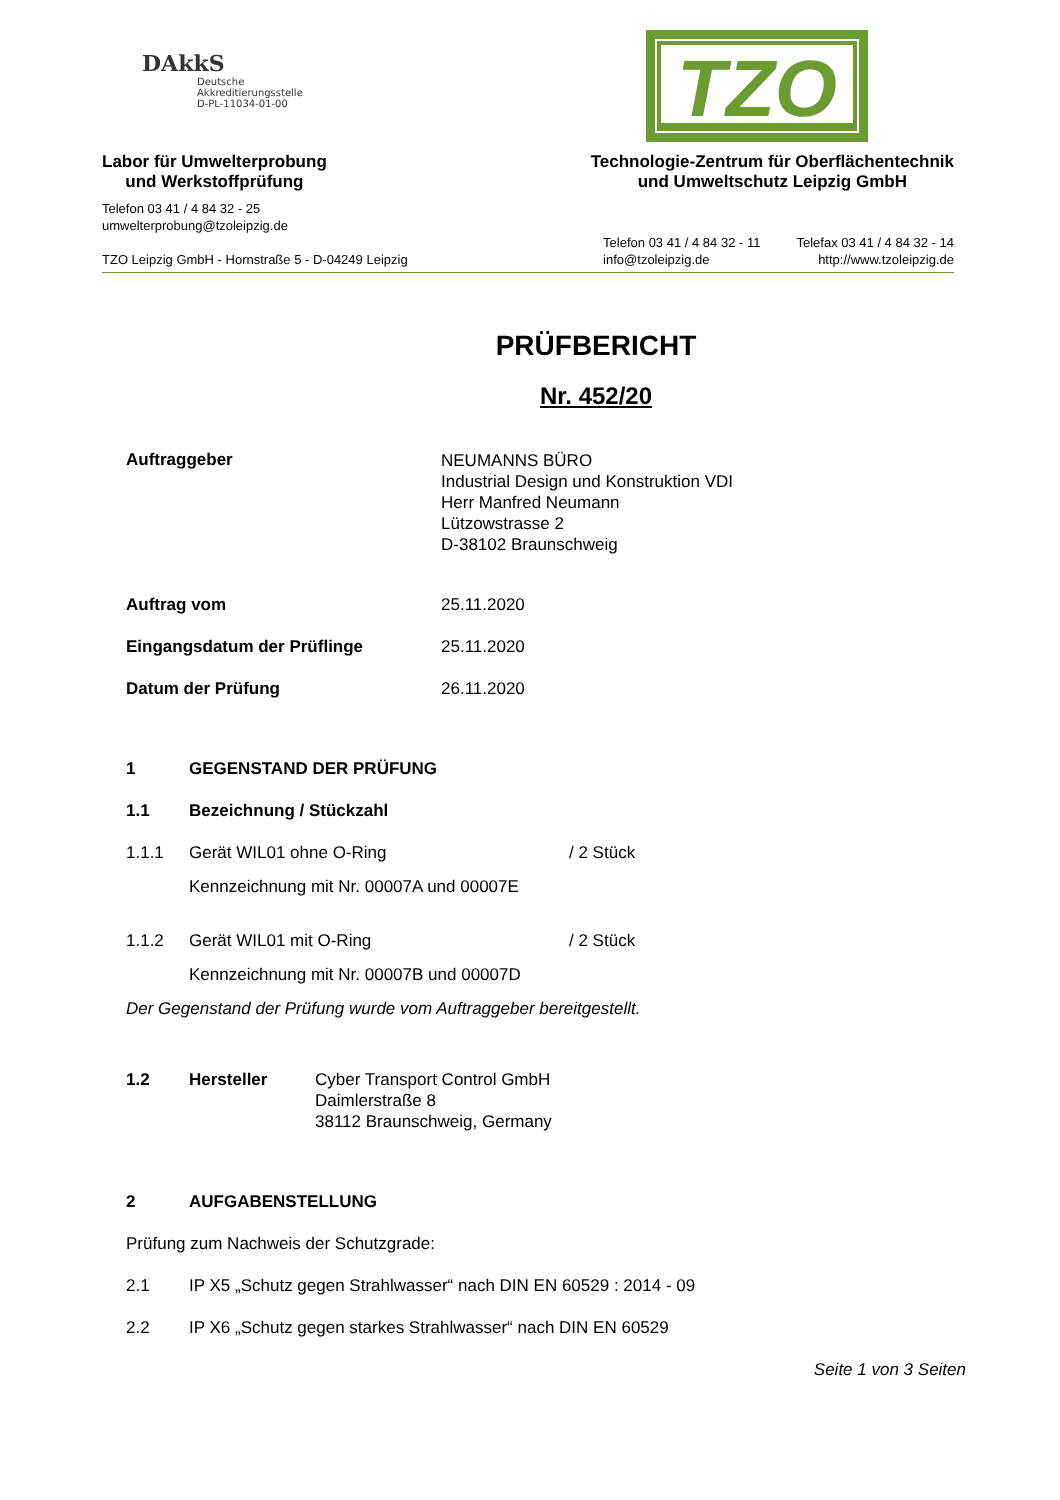DAkkS
Deutsche
Akkreditierungsstelle
D-PL-11034-01-00
TZO
Labor für Umwelterprobung
und Werkstoffprüfung
Technologie-Zentrum für Oberflächentechnik
und Umweltschutz Leipzig GmbH
Telefon 03 41 / 4 84 32 - 25
umwelterprobung@tzoleipzig.de
TZO Leipzig GmbH - Hornstraße 5 - D-04249 Leipzig
Telefon 03 41 / 4 84 32 - 11
info@tzoleipzig.de
Telefax 03 41 / 4 84 32 - 14
http://www.tzoleipzig.de
PRÜFBERICHT
Nr. 452/20
Auftraggeber
NEUMANNS BÜRO
Industrial Design und Konstruktion VDI
Herr Manfred Neumann
Lützowstrasse 2
D-38102 Braunschweig
Auftrag vom 25.11.2020
Eingangsdatum der Prüflinge 25.11.2020
Datum der Prüfung 26.11.2020
1 GEGENSTAND DER PRÜFUNG
1.1 Bezeichnung / Stückzahl
1.1.1 Gerät WIL01 ohne O-Ring / 2 Stück
Kennzeichnung mit Nr. 00007A und 00007E
1.1.2 Gerät WIL01 mit O-Ring / 2 Stück
Kennzeichnung mit Nr. 00007B und 00007D
Der Gegenstand der Prüfung wurde vom Auftraggeber bereitgestellt.
1.2 Hersteller Cyber Transport Control GmbH
Daimlerstraße 8
38112 Braunschweig, Germany
2 AUFGABENSTELLUNG
Prüfung zum Nachweis der Schutzgrade:
2.1 IP X5 „Schutz gegen Strahlwasser“ nach DIN EN 60529 : 2014 - 09
2.2 IP X6 „Schutz gegen starkes Strahlwasser“ nach DIN EN 60529
Seite 1 von 3 Seiten